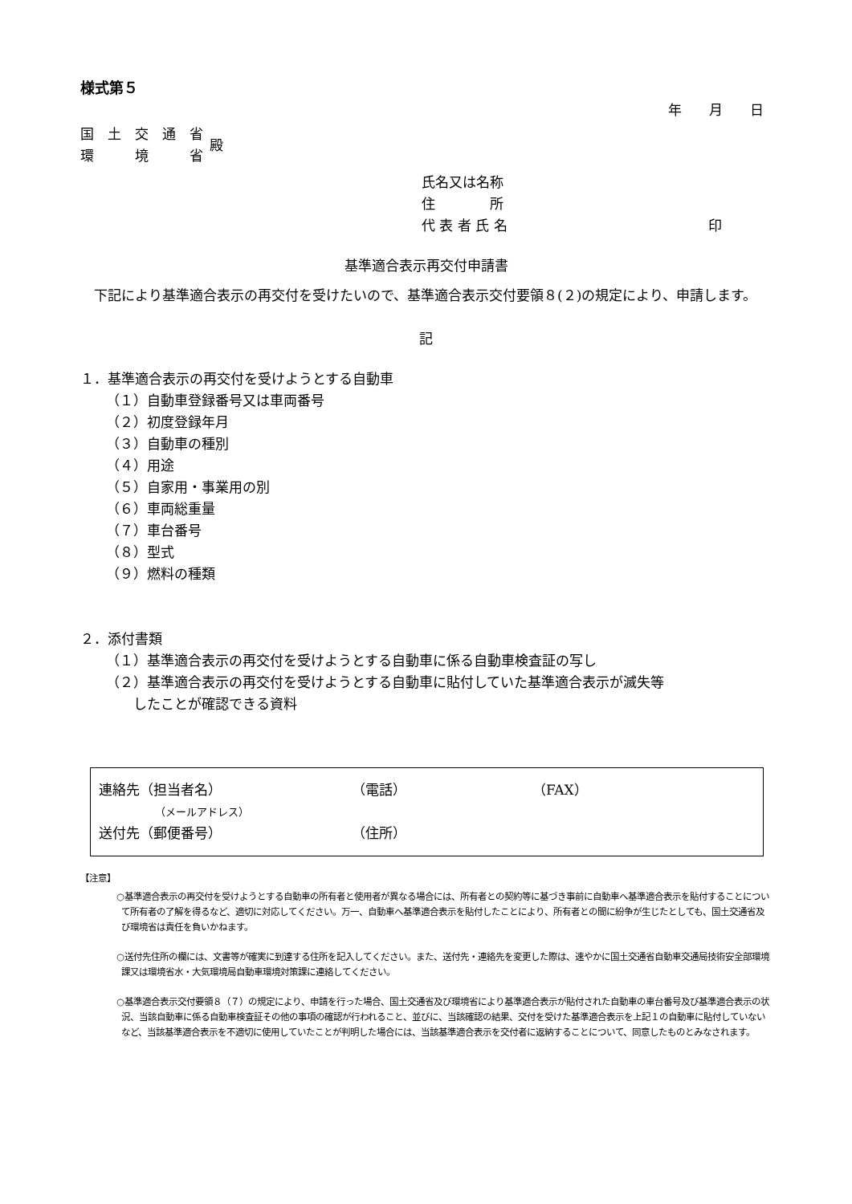様式第５
年　　月　　日
国　土　交　通　省
環　　　境　　　省
殿
氏名又は名称
住　　　　所
代 表 者 氏 名 印
基準適合表示再交付申請書
下記により基準適合表示の再交付を受けたいので、基準適合表示交付要領８(２)の規定により、申請します。
記
１．基準適合表示の再交付を受けようとする自動車
（１）自動車登録番号又は車両番号
（２）初度登録年月
（３）自動車の種別
（４）用途
（５）自家用・事業用の別
（６）車両総重量
（７）車台番号
（８）型式
（９）燃料の種類
２．添付書類
（１）基準適合表示の再交付を受けようとする自動車に係る自動車検査証の写し
（２）基準適合表示の再交付を受けようとする自動車に貼付していた基準適合表示が滅失等
　　したことが確認できる資料
連絡先（担当者名） （電話） （FAX）
（メールアドレス）
送付先（郵便番号） （住所）
【注意】
○基準適合表示の再交付を受けようとする自動車の所有者と使用者が異なる場合には、所有者との契約等に基づき事前に自動車へ基準適合表示を貼付することについて所有者の了解を得るなど、適切に対応してください。万一、自動車へ基準適合表示を貼付したことにより、所有者との間に紛争が生じたとしても、国土交通省及び環境省は責任を負いかねます。
○送付先住所の欄には、文書等が確実に到達する住所を記入してください。また、送付先・連絡先を変更した際は、速やかに国土交通省自動車交通局技術安全部環境課又は環境省水・大気環境局自動車環境対策課に連絡してください。
○基準適合表示交付要領８（７）の規定により、申請を行った場合、国土交通省及び環境省により基準適合表示が貼付された自動車の車台番号及び基準適合表示の状況、当該自動車に係る自動車検査証その他の事項の確認が行われること、並びに、当該確認の結果、交付を受けた基準適合表示を上記１の自動車に貼付していないなど、当該基準適合表示を不適切に使用していたことが判明した場合には、当該基準適合表示を交付者に返納することについて、同意したものとみなされます。